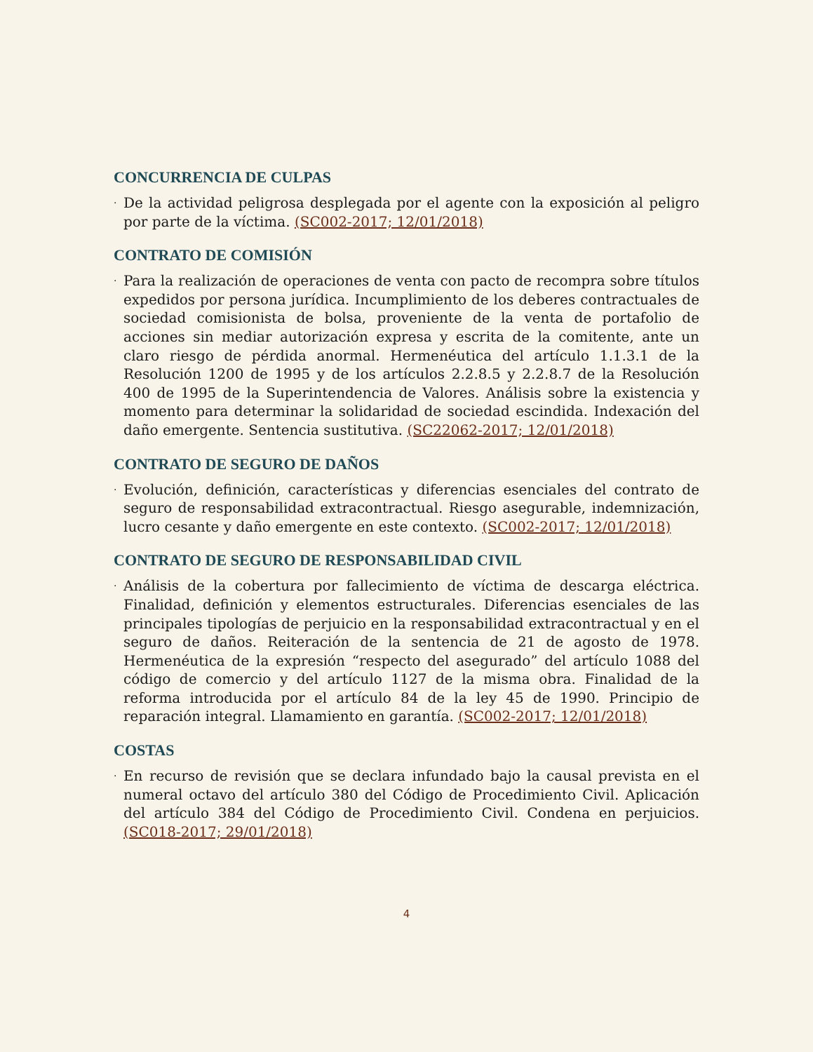CONCURRENCIA DE CULPAS
· De la actividad peligrosa desplegada por el agente con la exposición al peligro por parte de la víctima. (SC002-2017; 12/01/2018)
CONTRATO DE COMISIÓN
· Para la realización de operaciones de venta con pacto de recompra sobre títulos expedidos por persona jurídica. Incumplimiento de los deberes contractuales de sociedad comisionista de bolsa, proveniente de la venta de portafolio de acciones sin mediar autorización expresa y escrita de la comitente, ante un claro riesgo de pérdida anormal. Hermenéutica del artículo 1.1.3.1 de la Resolución 1200 de 1995 y de los artículos 2.2.8.5 y 2.2.8.7 de la Resolución 400 de 1995 de la Superintendencia de Valores. Análisis sobre la existencia y momento para determinar la solidaridad de sociedad escindida. Indexación del daño emergente. Sentencia sustitutiva. (SC22062-2017; 12/01/2018)
CONTRATO DE SEGURO DE DAÑOS
· Evolución, definición, características y diferencias esenciales del contrato de seguro de responsabilidad extracontractual. Riesgo asegurable, indemnización, lucro cesante y daño emergente en este contexto. (SC002-2017; 12/01/2018)
CONTRATO DE SEGURO DE RESPONSABILIDAD CIVIL
· Análisis de la cobertura por fallecimiento de víctima de descarga eléctrica. Finalidad, definición y elementos estructurales. Diferencias esenciales de las principales tipologías de perjuicio en la responsabilidad extracontractual y en el seguro de daños. Reiteración de la sentencia de 21 de agosto de 1978. Hermenéutica de la expresión “respecto del asegurado” del artículo 1088 del código de comercio y del artículo 1127 de la misma obra. Finalidad de la reforma introducida por el artículo 84 de la ley 45 de 1990. Principio de reparación integral. Llamamiento en garantía. (SC002-2017; 12/01/2018)
COSTAS
· En recurso de revisión que se declara infundado bajo la causal prevista en el numeral octavo del artículo 380 del Código de Procedimiento Civil. Aplicación del artículo 384 del Código de Procedimiento Civil. Condena en perjuicios. (SC018-2017; 29/01/2018)
4